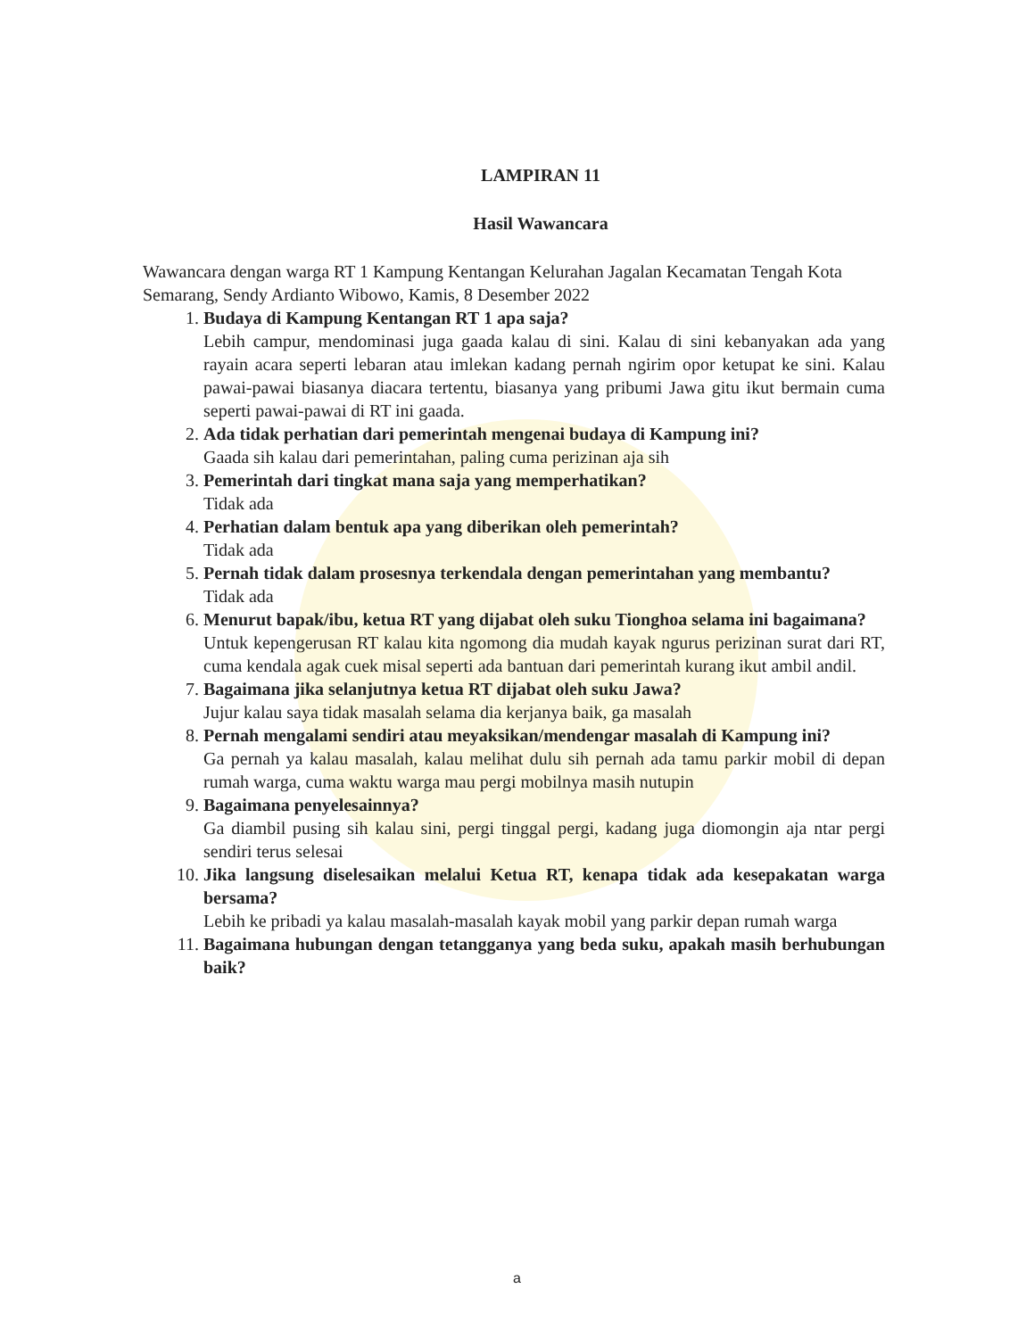LAMPIRAN 11
Hasil Wawancara
Wawancara dengan warga RT 1 Kampung Kentangan Kelurahan Jagalan Kecamatan Tengah Kota Semarang, Sendy Ardianto Wibowo, Kamis, 8 Desember 2022
1.
Budaya di Kampung Kentangan RT 1 apa saja?
Lebih campur, mendominasi juga gaada kalau di sini. Kalau di sini kebanyakan ada yang rayain acara seperti lebaran atau imlekan kadang pernah ngirim opor ketupat ke sini. Kalau pawai-pawai biasanya diacara tertentu, biasanya yang pribumi Jawa gitu ikut bermain cuma seperti pawai-pawai di RT ini gaada.
2.
Ada tidak perhatian dari pemerintah mengenai budaya di Kampung ini?
Gaada sih kalau dari pemerintahan, paling cuma perizinan aja sih
3.
Pemerintah dari tingkat mana saja yang memperhatikan?
Tidak ada
4.
Perhatian dalam bentuk apa yang diberikan oleh pemerintah?
Tidak ada
5.
Pernah tidak dalam prosesnya terkendala dengan pemerintahan yang membantu?
Tidak ada
6.
Menurut bapak/ibu, ketua RT yang dijabat oleh suku Tionghoa selama ini bagaimana?
Untuk kepengerusan RT kalau kita ngomong dia mudah kayak ngurus perizinan surat dari RT, cuma kendala agak cuek misal seperti ada bantuan dari pemerintah kurang ikut ambil andil.
7.
Bagaimana jika selanjutnya ketua RT dijabat oleh suku Jawa?
Jujur kalau saya tidak masalah selama dia kerjanya baik, ga masalah
8.
Pernah mengalami sendiri atau meyaksikan/mendengar masalah di Kampung ini?
Ga pernah ya kalau masalah, kalau melihat dulu sih pernah ada tamu parkir mobil di depan rumah warga, cuma waktu warga mau pergi mobilnya masih nutupin
9.
Bagaimana penyelesainnya?
Ga diambil pusing sih kalau sini, pergi tinggal pergi, kadang juga diomongin aja ntar pergi sendiri terus selesai
10.
Jika langsung diselesaikan melalui Ketua RT, kenapa tidak ada kesepakatan warga bersama?
Lebih ke pribadi ya kalau masalah-masalah kayak mobil yang parkir depan rumah warga
11.
Bagaimana hubungan dengan tetangganya yang beda suku, apakah masih berhubungan baik?
a